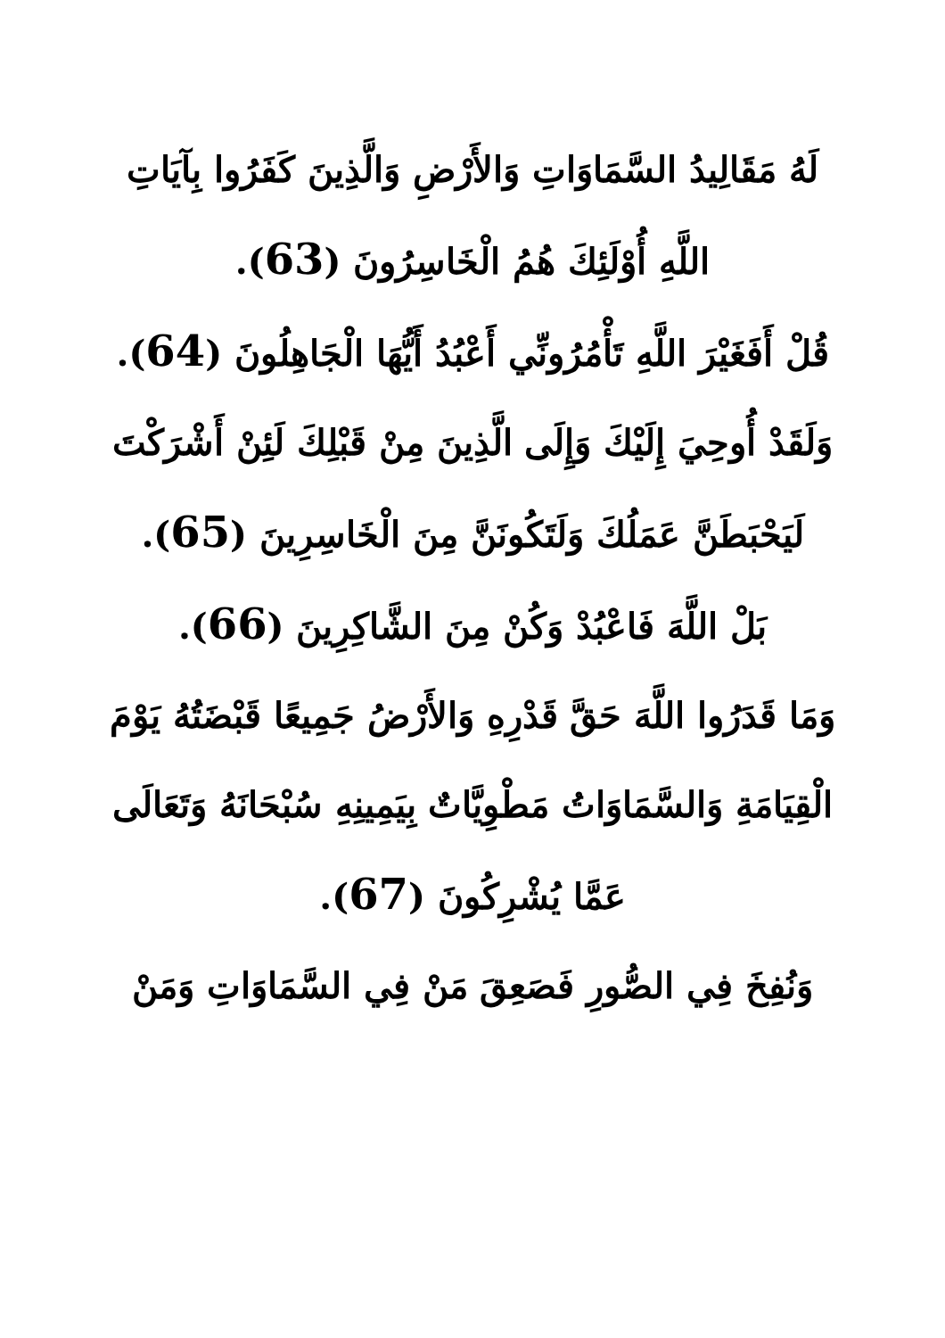لَهُ مَقَالِيدُ السَّمَاوَاتِ وَالأَرْضِ وَالَّذِينَ كَفَرُوا بِآيَاتِ اللَّهِ أُوْلَئِكَ هُمُ الْخَاسِرُونَ (63).
قُلْ أَفَغَيْرَ اللَّهِ تَأْمُرُونِّي أَعْبُدُ أَيُّهَا الْجَاهِلُونَ (64).
وَلَقَدْ أُوحِيَ إِلَيْكَ وَإِلَى الَّذِينَ مِنْ قَبْلِكَ لَئِنْ أَشْرَكْتَ لَيَحْبَطَنَّ عَمَلُكَ وَلَتَكُونَنَّ مِنَ الْخَاسِرِينَ (65).
بَلْ اللَّهَ فَاعْبُدْ وَكُنْ مِنَ الشَّاكِرِينَ (66).
وَمَا قَدَرُوا اللَّهَ حَقَّ قَدْرِهِ وَالأَرْضُ جَمِيعًا قَبْضَتُهُ يَوْمَ الْقِيَامَةِ وَالسَّمَاوَاتُ مَطْوِيَّاتٌ بِيَمِينِهِ سُبْحَانَهُ وَتَعَالَى عَمَّا يُشْرِكُونَ (67).
وَنُفِخَ فِي الصُّورِ فَصَعِقَ مَنْ فِي السَّمَاوَاتِ وَمَنْ